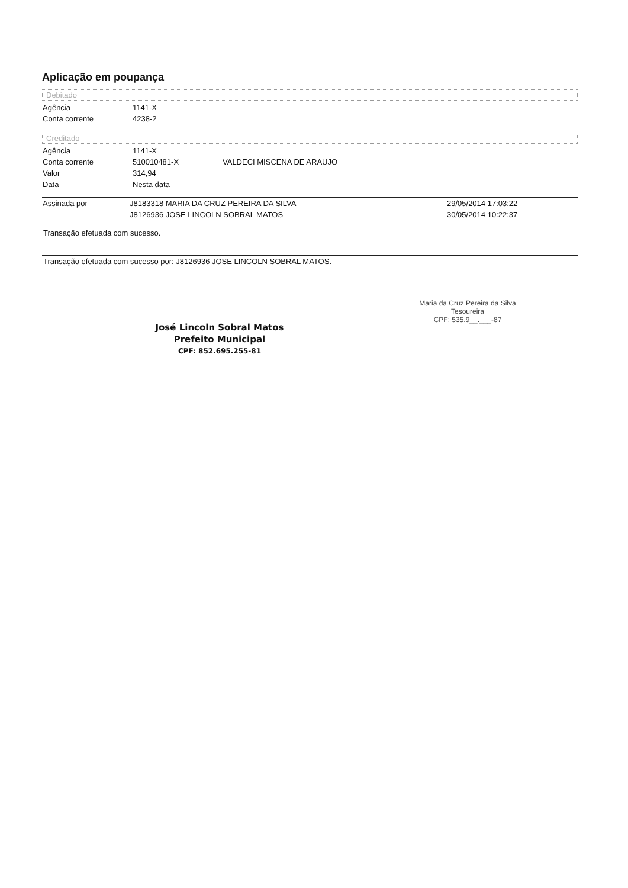Aplicação em poupança
Debitado
| Agência | 1141-X |
| Conta corrente | 4238-2 |
Creditado
| Agência | 1141-X | |
| Conta corrente | 510010481-X | VALDECI MISCENA DE ARAUJO |
| Valor | 314,94 | |
| Data | Nesta data | |
| Assinada por | J8183318 MARIA DA CRUZ PEREIRA DA SILVA | 29/05/2014 17:03:22 |
| | J8126936 JOSE LINCOLN SOBRAL MATOS | 30/05/2014 10:22:37 |
Transação efetuada com sucesso.
Transação efetuada com sucesso por: J8126936 JOSE LINCOLN SOBRAL MATOS.
José Lincoln Sobral Matos
Prefeito Municipal
CPF: 852.695.255-81
Maria da Cruz Pereira da Silva
Tesoureira
CPF: 535.9__.___-87